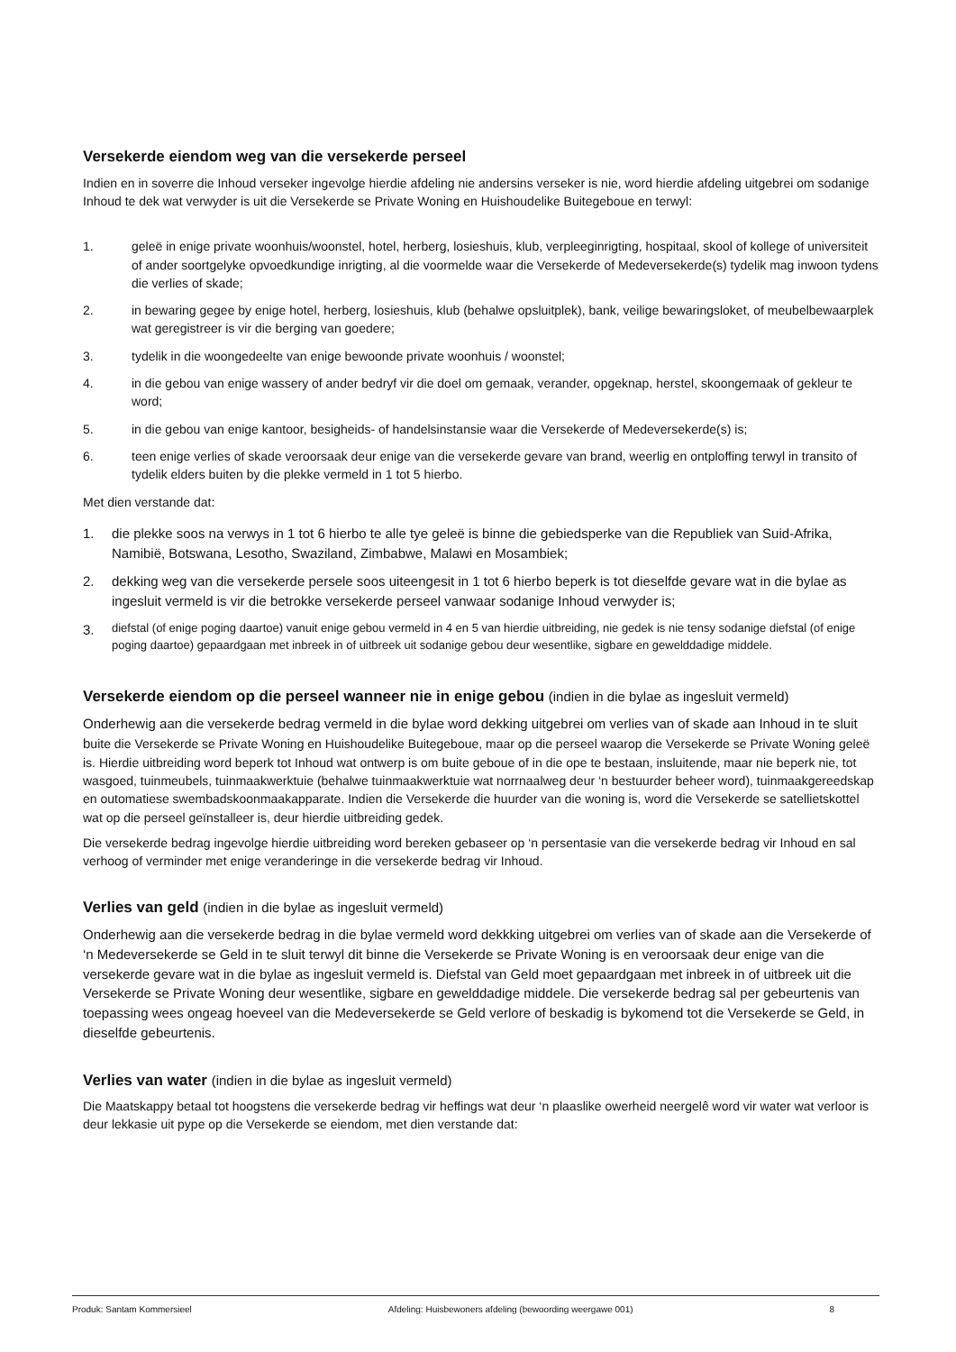Versekerde eiendom weg van die versekerde perseel
Indien en in soverre die Inhoud verseker ingevolge hierdie afdeling nie andersins verseker is nie, word hierdie afdeling uitgebrei om sodanige Inhoud te dek wat verwyder is uit die Versekerde se Private Woning en Huishoudelike Buitegeboue en terwyl:
1. geleë in enige private woonhuis/woonstel, hotel, herberg, losieshuis, klub, verpleeginrigting, hospitaal, skool of kollege of universiteit of ander soortgelyke opvoedkundige inrigting, al die voormelde waar die Versekerde of Medeversekerde(s) tydelik mag inwoon tydens die verlies of skade;
2. in bewaring gegee by enige hotel, herberg, losieshuis, klub (behalwe opsluitplek), bank, veilige bewaringsloket, of meubelbewaarplek wat geregistreer is vir die berging van goedere;
3. tydelik in die woongedeelte van enige bewoonde private woonhuis / woonstel;
4. in die gebou van enige wassery of ander bedryf vir die doel om gemaak, verander, opgeknap, herstel, skoongemaak of gekleur te word;
5. in die gebou van enige kantoor, besigheids- of handelsinstansie waar die Versekerde of Medeversekerde(s) is;
6. teen enige verlies of skade veroorsaak deur enige van die versekerde gevare van brand, weerlig en ontploffing terwyl in transito of tydelik elders buiten by die plekke vermeld in 1 tot 5 hierbo.
Met dien verstande dat:
1. die plekke soos na verwys in 1 tot 6 hierbo te alle tye geleë is binne die gebiedsperke van die Republiek van Suid-Afrika, Namibië, Botswana, Lesotho, Swaziland, Zimbabwe, Malawi en Mosambiek;
2. dekking weg van die versekerde persele soos uiteengesit in 1 tot 6 hierbo beperk is tot dieselfde gevare wat in die bylae as ingesluit vermeld is vir die betrokke versekerde perseel vanwaar sodanige Inhoud verwyder is;
3. diefstal (of enige poging daartoe) vanuit enige gebou vermeld in 4 en 5 van hierdie uitbreiding, nie gedek is nie tensy sodanige diefstal (of enige poging daartoe) gepaardgaan met inbreek in of uitbreek uit sodanige gebou deur wesentlike, sigbare en gewelddadige middele.
Versekerde eiendom op die perseel wanneer nie in enige gebou (indien in die bylae as ingesluit vermeld)
Onderhewig aan die versekerde bedrag vermeld in die bylae word dekking uitgebrei om verlies van of skade aan Inhoud in te sluit buite die Versekerde se Private Woning en Huishoudelike Buitegeboue, maar op die perseel waarop die Versekerde se Private Woning geleë is. Hierdie uitbreiding word beperk tot Inhoud wat ontwerp is om buite geboue of in die ope te bestaan, insluitende, maar nie beperk nie, tot wasgoed, tuinmeubels, tuinmaakwerktuie (behalwe tuinmaakwerktuie wat norrnaalweg deur ‘n bestuurder beheer word), tuinmaakgereedskap en outomatiese swembadskoonmaakapparate. Indien die Versekerde die huurder van die woning is, word die Versekerde se satellietskottel wat op die perseel geïnstalleer is, deur hierdie uitbreiding gedek.
Die versekerde bedrag ingevolge hierdie uitbreiding word bereken gebaseer op ‘n persentasie van die versekerde bedrag vir Inhoud en sal verhoog of verminder met enige veranderinge in die versekerde bedrag vir Inhoud.
Verlies van geld (indien in die bylae as ingesluit vermeld)
Onderhewig aan die versekerde bedrag in die bylae vermeld word dekkking uitgebrei om verlies van of skade aan die Versekerde of ‘n Medeversekerde se Geld in te sluit terwyl dit binne die Versekerde se Private Woning is en veroorsaak deur enige van die versekerde gevare wat in die bylae as ingesluit vermeld is. Diefstal van Geld moet gepaardgaan met inbreek in of uitbreek uit die Versekerde se Private Woning deur wesentlike, sigbare en gewelddadige middele. Die versekerde bedrag sal per gebeurtenis van toepassing wees ongeag hoeveel van die Medeversekerde se Geld verlore of beskadig is bykomend tot die Versekerde se Geld, in dieselfde gebeurtenis.
Verlies van water (indien in die bylae as ingesluit vermeld)
Die Maatskappy betaal tot hoogstens die versekerde bedrag vir heffings wat deur ‘n plaaslike owerheid neergelê word vir water wat verloor is deur lekkasie uit pype op die Versekerde se eiendom, met dien verstande dat:
Produk: Santam Kommersieel Afdeling: Huisbewoners afdeling (bewoording weergawe 001) 8